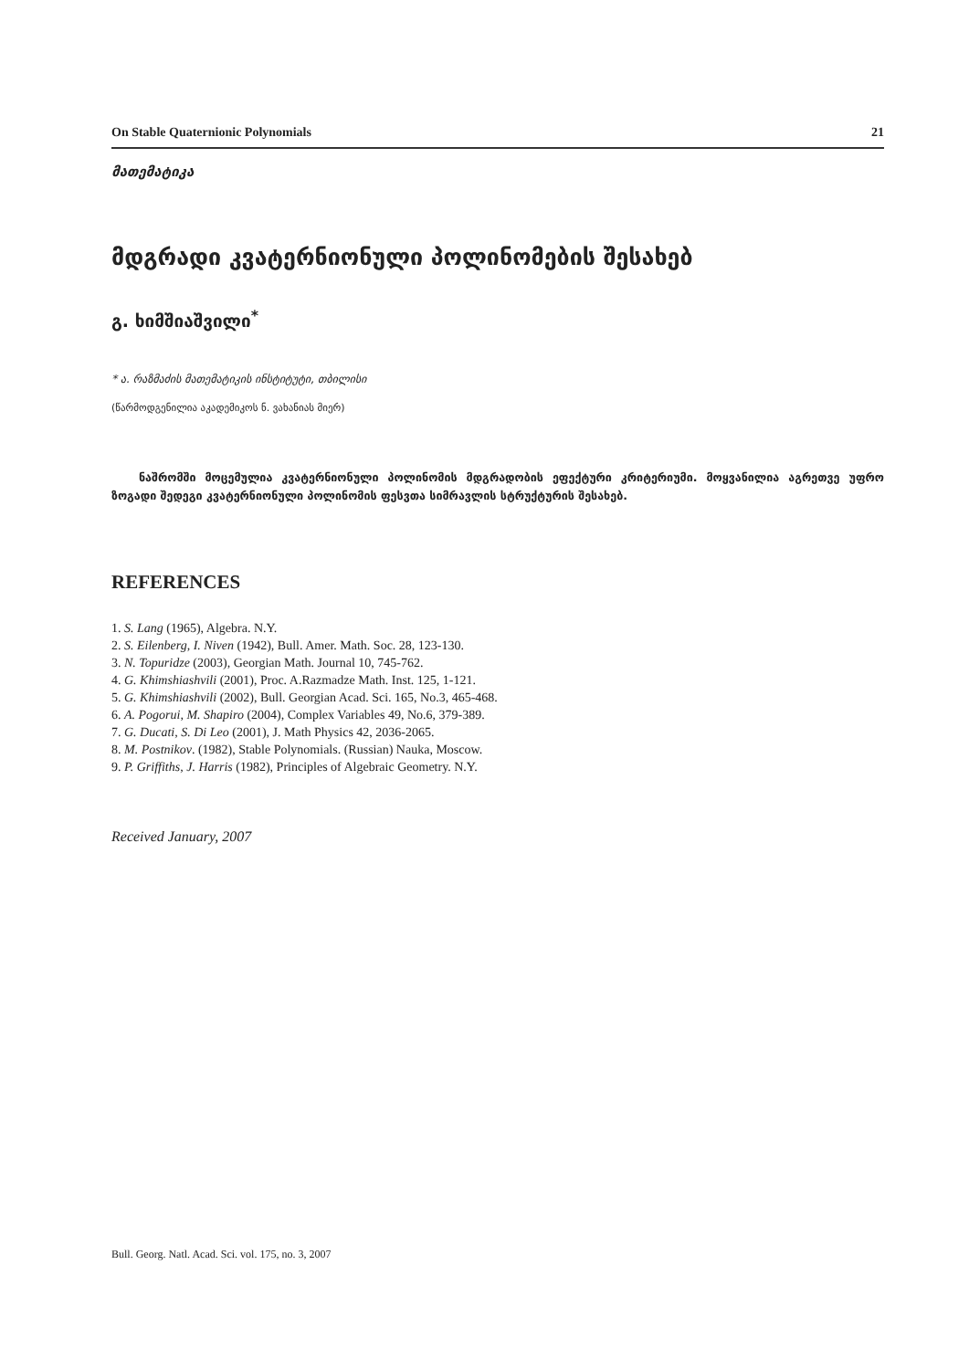On Stable Quaternionic Polynomials 21
მათემატიკა
მდგრადი კვატერნიონული პოლინომების შესახებ
გ. ხიმშიაშვილი<sup>*</sup>
* ა. რაზმაძის მათემატიკის ინსტიტუტი, თბილისი
(წარმოდგენილია აკადემიკოს ნ. ვახანიას მიერ)
ნაშრომში მოცემულია კვატერნიონული პოლინომის მდგრადობის ეფექტური კრიტერიუმი. მოყვანილია აგრეთვე უფრო ზოგადი შედეგი კვატერნიონული პოლინომის ფესვთა სიმრავლის სტრუქტურის შესახებ.
REFERENCES
1. S. Lang (1965), Algebra. N.Y.
2. S. Eilenberg, I. Niven (1942), Bull. Amer. Math. Soc. 28, 123-130.
3. N. Topuridze (2003), Georgian Math. Journal 10, 745-762.
4. G. Khimshiashvili (2001), Proc. A.Razmadze Math. Inst. 125, 1-121.
5. G. Khimshiashvili (2002), Bull. Georgian Acad. Sci. 165, No.3, 465-468.
6. A. Pogorui, M. Shapiro (2004), Complex Variables 49, No.6, 379-389.
7. G. Ducati, S. Di Leo (2001), J. Math Physics 42, 2036-2065.
8. M. Postnikov. (1982), Stable Polynomials. (Russian) Nauka, Moscow.
9. P. Griffiths, J. Harris (1982), Principles of Algebraic Geometry. N.Y.
Received January, 2007
Bull. Georg. Natl. Acad. Sci. vol. 175, no. 3, 2007